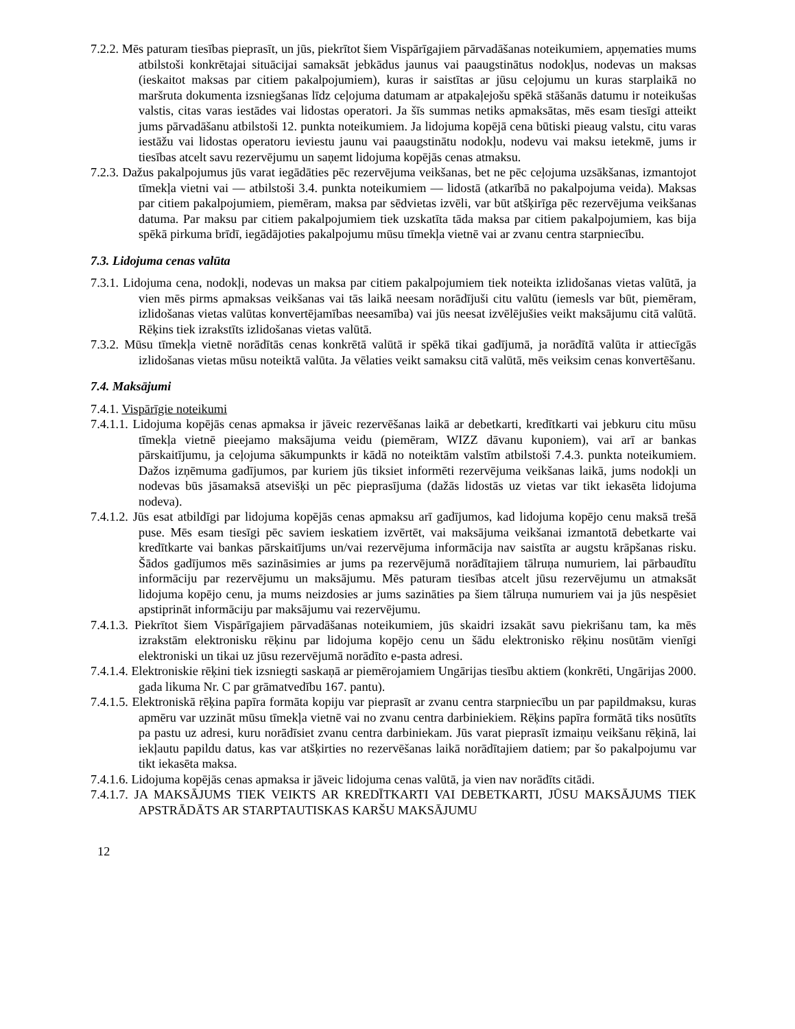7.2.2. Mēs paturam tiesības pieprasīt, un jūs, piekrītot šiem Vispārīgajiem pārvadāšanas noteikumiem, apņematies mums atbilstoši konkrētajai situācijai samaksāt jebkādus jaunus vai paaugstinātus nodokļus, nodevas un maksas (ieskaitot maksas par citiem pakalpojumiem), kuras ir saistītas ar jūsu ceļojumu un kuras starplaikā no maršruta dokumenta izsniegšanas līdz ceļojuma datumam ar atpakaļejošu spēkā stāšanās datumu ir noteikušas valstis, citas varas iestādes vai lidostas operatori. Ja šīs summas netiks apmaksātas, mēs esam tiesīgi atteikt jums pārvadāšanu atbilstoši 12. punkta noteikumiem. Ja lidojuma kopējā cena būtiski pieaug valstu, citu varas iestāžu vai lidostas operatoru ieviestu jaunu vai paaugstinātu nodokļu, nodevu vai maksu ietekmē, jums ir tiesības atcelt savu rezervējumu un saņemt lidojuma kopējās cenas atmaksu.
7.2.3. Dažus pakalpojumus jūs varat iegādāties pēc rezervējuma veikšanas, bet ne pēc ceļojuma uzsākšanas, izmantojot tīmekļa vietni vai — atbilstoši 3.4. punkta noteikumiem — lidostā (atkarībā no pakalpojuma veida). Maksas par citiem pakalpojumiem, piemēram, maksa par sēdvietas izvēli, var būt atšķirīga pēc rezervējuma veikšanas datuma. Par maksu par citiem pakalpojumiem tiek uzskatīta tāda maksa par citiem pakalpojumiem, kas bija spēkā pirkuma brīdī, iegādājoties pakalpojumu mūsu tīmekļa vietnē vai ar zvanu centra starpniecību.
7.3. Lidojuma cenas valūta
7.3.1. Lidojuma cena, nodokļi, nodevas un maksa par citiem pakalpojumiem tiek noteikta izlidošanas vietas valūtā, ja vien mēs pirms apmaksas veikšanas vai tās laikā neesam norādījuši citu valūtu (iemesls var būt, piemēram, izlidošanas vietas valūtas konvertējamības neesamība) vai jūs neesat izvēlējušies veikt maksājumu citā valūtā. Rēķins tiek izrakstīts izlidošanas vietas valūtā.
7.3.2. Mūsu tīmekļa vietnē norādītās cenas konkrētā valūtā ir spēkā tikai gadījumā, ja norādītā valūta ir attiecīgās izlidošanas vietas mūsu noteiktā valūta. Ja vēlaties veikt samaksu citā valūtā, mēs veiksim cenas konvertēšanu.
7.4. Maksājumi
7.4.1. Vispārīgie noteikumi
7.4.1.1. Lidojuma kopējās cenas apmaksa ir jāveic rezervēšanas laikā ar debetkarti, kredītkarti vai jebkuru citu mūsu tīmekļa vietnē pieejamo maksājuma veidu (piemēram, WIZZ dāvanu kuponiem), vai arī ar bankas pārskaitījumu, ja ceļojuma sākumpunkts ir kādā no noteiktām valstīm atbilstoši 7.4.3. punkta noteikumiem. Dažos izņēmuma gadījumos, par kuriem jūs tiksiet informēti rezervējuma veikšanas laikā, jums nodokļi un nodevas būs jāsamaksā atsevišķi un pēc pieprasījuma (dažās lidostās uz vietas var tikt iekasēta lidojuma nodeva).
7.4.1.2. Jūs esat atbildīgi par lidojuma kopējās cenas apmaksu arī gadījumos, kad lidojuma kopējo cenu maksā trešā puse. Mēs esam tiesīgi pēc saviem ieskatiem izvērtēt, vai maksājuma veikšanai izmantotā debetkarte vai kredītkarte vai bankas pārskaitījums un/vai rezervējuma informācija nav saistīta ar augstu krāpšanas risku. Šādos gadījumos mēs sazināsimies ar jums pa rezervējumā norādītajiem tālruņa numuriem, lai pārbaudītu informāciju par rezervējumu un maksājumu. Mēs paturam tiesības atcelt jūsu rezervējumu un atmaksāt lidojuma kopējo cenu, ja mums neizdosies ar jums sazināties pa šiem tālruņa numuriem vai ja jūs nespēsiet apstiprināt informāciju par maksājumu vai rezervējumu.
7.4.1.3. Piekrītot šiem Vispārīgajiem pārvadāšanas noteikumiem, jūs skaidri izsakāt savu piekrišanu tam, ka mēs izrakstām elektronisku rēķinu par lidojuma kopējo cenu un šādu elektronisko rēķinu nosūtām vienīgi elektroniski un tikai uz jūsu rezervējumā norādīto e-pasta adresi.
7.4.1.4. Elektroniskie rēķini tiek izsniegti saskaņā ar piemērojamiem Ungārijas tiesību aktiem (konkrēti, Ungārijas 2000. gada likuma Nr. C par grāmatvedību 167. pantu).
7.4.1.5. Elektroniskā rēķina papīra formāta kopiju var pieprasīt ar zvanu centra starpniecību un par papildmaksu, kuras apmēru var uzzināt mūsu tīmekļa vietnē vai no zvanu centra darbiniekiem. Rēķins papīra formātā tiks nosūtīts pa pastu uz adresi, kuru norādīsiet zvanu centra darbiniekam. Jūs varat pieprasīt izmaiņu veikšanu rēķinā, lai iekļautu papildu datus, kas var atšķirties no rezervēšanas laikā norādītajiem datiem; par šo pakalpojumu var tikt iekasēta maksa.
7.4.1.6. Lidojuma kopējās cenas apmaksa ir jāveic lidojuma cenas valūtā, ja vien nav norādīts citādi.
7.4.1.7. JA MAKSĀJUMS TIEK VEIKTS AR KREDĪTKARTI VAI DEBETKARTI, JŪSU MAKSĀJUMS TIEK APSTRĀDĀTS AR STARPTAUTISKAS KARŠU MAKSĀJUMU
12